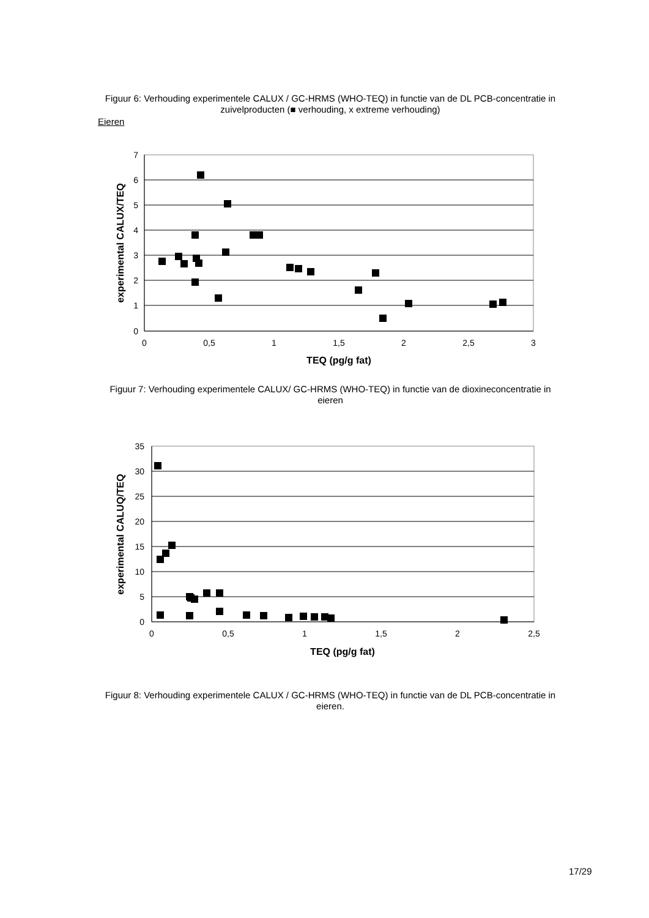Figuur 6: Verhouding experimentele CALUX / GC-HRMS (WHO-TEQ) in functie van de DL PCB-concentratie in zuivelproducten (■ verhouding, x extreme verhouding)
Eieren
7
6
5
4
3
2
1
0
0
0,5
1
1,5
2
2,5
3
TEQ (pg/g fat)
experimental CALUX/TEQ
Figuur 7: Verhouding experimentele CALUX/ GC-HRMS (WHO-TEQ) in functie van de dioxineconcentratie in eieren
35
30
25
20
15
10
5
0
0
0,5
1
1,5
2
2,5
TEQ (pg/g fat)
experimental CALUQ/TEQ
Figuur 8: Verhouding experimentele CALUX / GC-HRMS (WHO-TEQ) in functie van de DL PCB-concentratie in eieren.
17/29